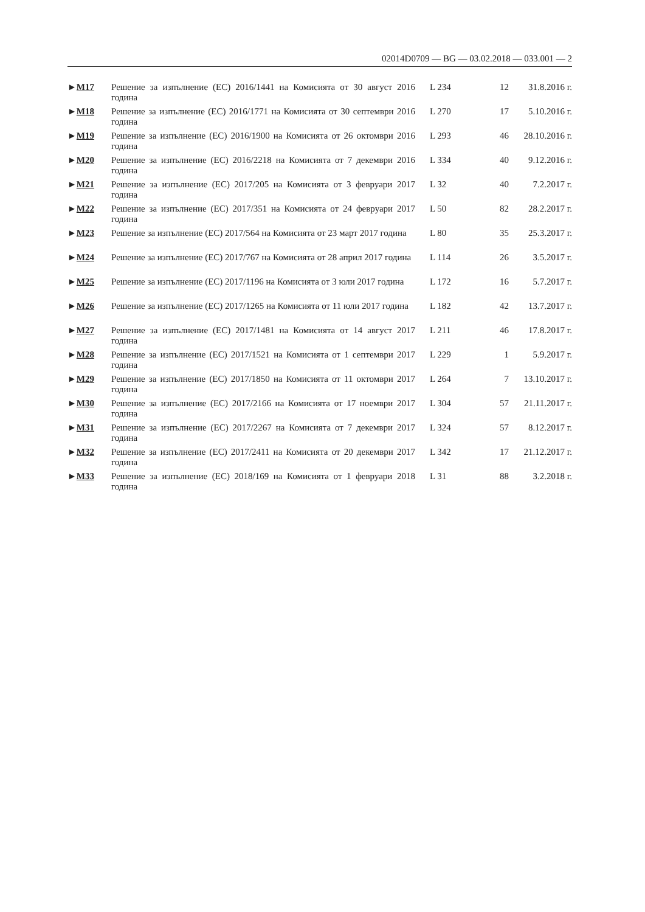02014D0709 — BG — 03.02.2018 — 033.001 — 2
| ► M17 | Решение за изпълнение (ЕС) 2016/1441 на Комисията от 30 август 2016 година | L 234 | 12 | 31.8.2016 г. |
| ► M18 | Решение за изпълнение (ЕС) 2016/1771 на Комисията от 30 септември 2016 година | L 270 | 17 | 5.10.2016 г. |
| ► M19 | Решение за изпълнение (ЕС) 2016/1900 на Комисията от 26 октомври 2016 година | L 293 | 46 | 28.10.2016 г. |
| ► M20 | Решение за изпълнение (ЕС) 2016/2218 на Комисията от 7 декември 2016 година | L 334 | 40 | 9.12.2016 г. |
| ► M21 | Решение за изпълнение (ЕС) 2017/205 на Комисията от 3 февруари 2017 година | L 32 | 40 | 7.2.2017 г. |
| ► M22 | Решение за изпълнение (ЕС) 2017/351 на Комисията от 24 февруари 2017 година | L 50 | 82 | 28.2.2017 г. |
| ► M23 | Решение за изпълнение (ЕС) 2017/564 на Комисията от 23 март 2017 година | L 80 | 35 | 25.3.2017 г. |
| ► M24 | Решение за изпълнение (ЕС) 2017/767 на Комисията от 28 април 2017 година | L 114 | 26 | 3.5.2017 г. |
| ► M25 | Решение за изпълнение (ЕС) 2017/1196 на Комисията от 3 юли 2017 година | L 172 | 16 | 5.7.2017 г. |
| ► M26 | Решение за изпълнение (ЕС) 2017/1265 на Комисията от 11 юли 2017 година | L 182 | 42 | 13.7.2017 г. |
| ► M27 | Решение за изпълнение (ЕС) 2017/1481 на Комисията от 14 август 2017 година | L 211 | 46 | 17.8.2017 г. |
| ► M28 | Решение за изпълнение (ЕС) 2017/1521 на Комисията от 1 септември 2017 година | L 229 | 1 | 5.9.2017 г. |
| ► M29 | Решение за изпълнение (ЕС) 2017/1850 на Комисията от 11 октомври 2017 година | L 264 | 7 | 13.10.2017 г. |
| ► M30 | Решение за изпълнение (ЕС) 2017/2166 на Комисията от 17 ноември 2017 година | L 304 | 57 | 21.11.2017 г. |
| ► M31 | Решение за изпълнение (ЕС) 2017/2267 на Комисията от 7 декември 2017 година | L 324 | 57 | 8.12.2017 г. |
| ► M32 | Решение за изпълнение (ЕС) 2017/2411 на Комисията от 20 декември 2017 година | L 342 | 17 | 21.12.2017 г. |
| ► M33 | Решение за изпълнение (ЕС) 2018/169 на Комисията от 1 февруари 2018 година | L 31 | 88 | 3.2.2018 г. |